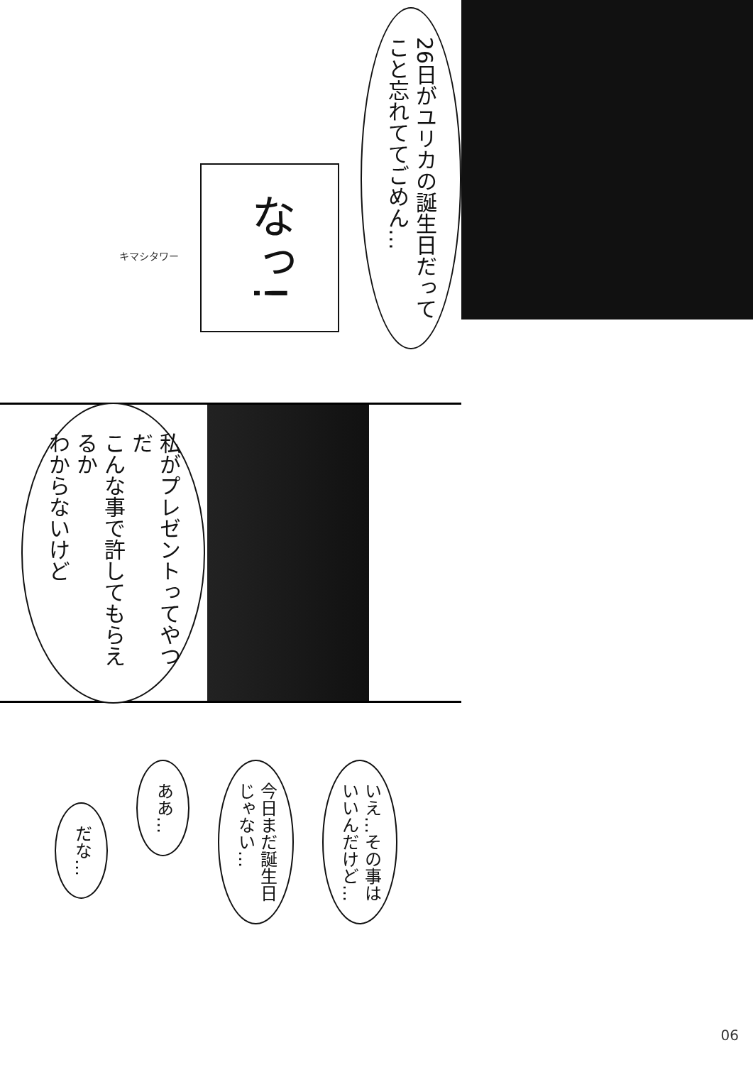26日がユリカの誕生日だって
こと忘れててごめん…
なっ!
キマシタワー
私がプレゼントってやつだ
こんな事で許してもらえるか
わからないけど
いえ…その事は
いいんだけど…
今日まだ誕生日
じゃない…
ああ…
だな…
06